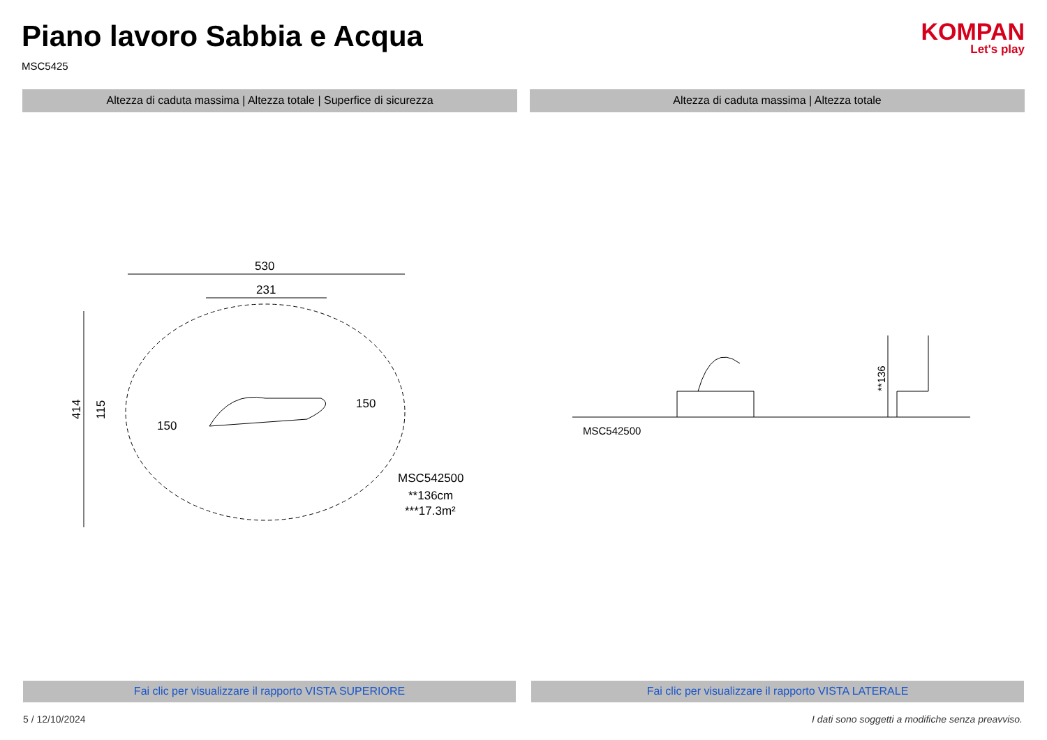Piano lavoro Sabbia e Acqua
MSC5425
KOMPAN
Let's play
Altezza di caduta massima | Altezza totale | Superfice di sicurezza
Altezza di caduta massima | Altezza totale
530
231
414
115
150
150
MSC542500
**136cm
***17.3m²
**136
MSC542500
Fai clic per visualizzare il rapporto VISTA SUPERIORE
Fai clic per visualizzare il rapporto VISTA LATERALE
5 / 12/10/2024 I dati sono soggetti a modifiche senza preavviso.